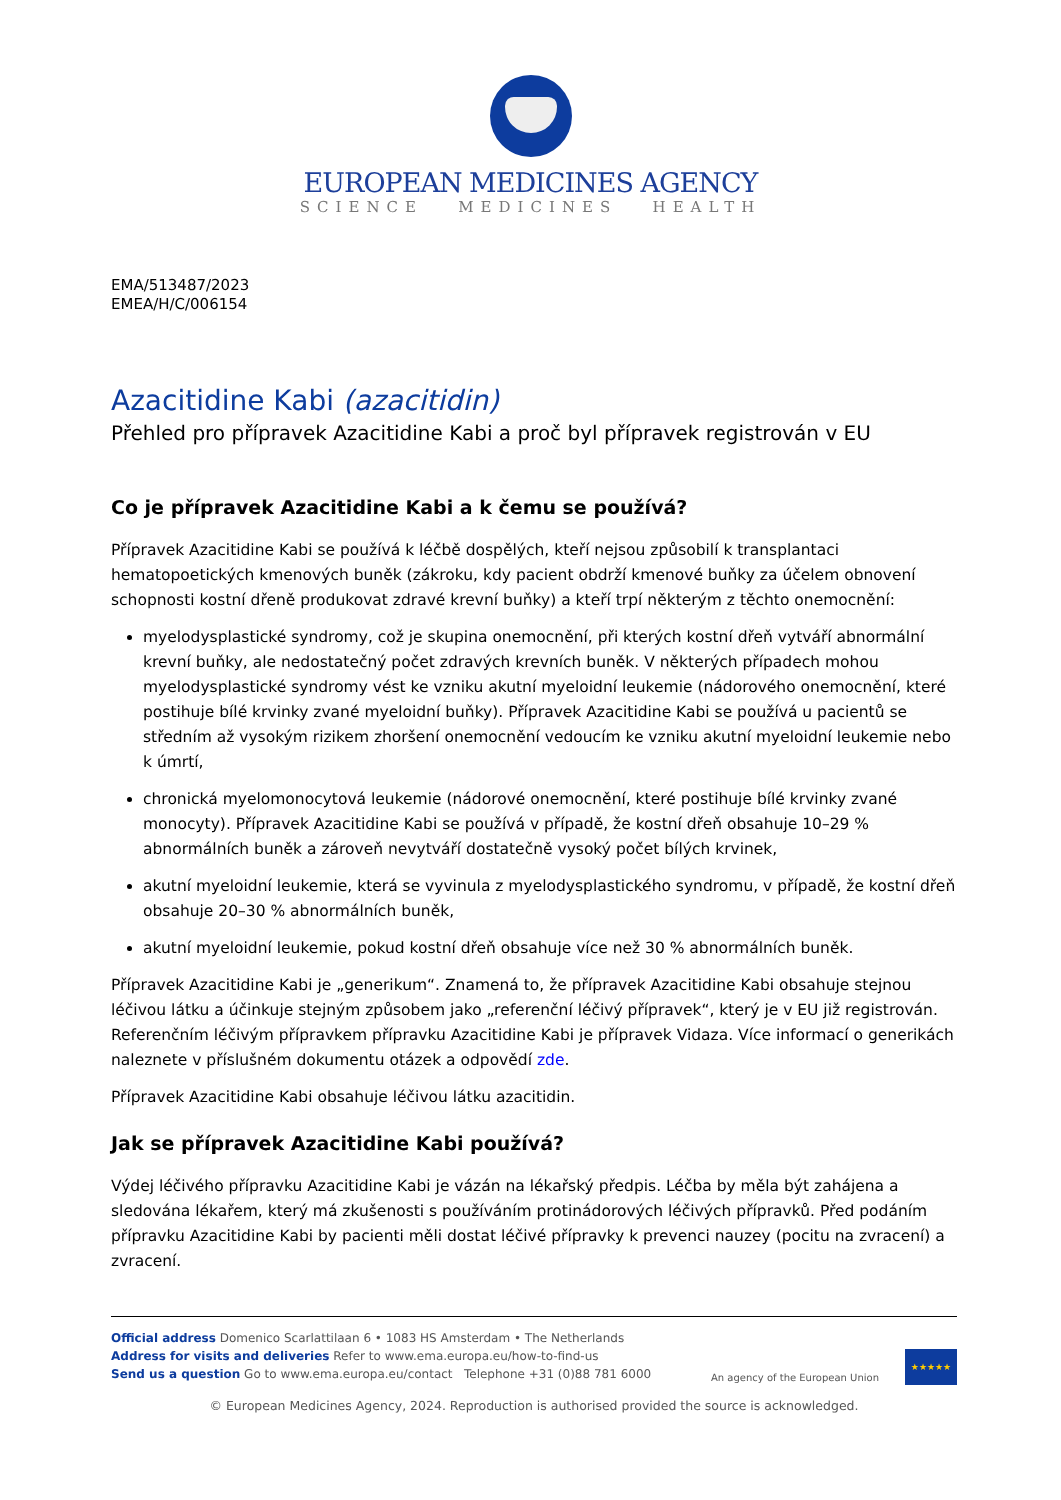EUROPEAN MEDICINES AGENCY
SCIENCE MEDICINES HEALTH
EMA/513487/2023
EMEA/H/C/006154
Azacitidine Kabi (azacitidin)
Přehled pro přípravek Azacitidine Kabi a proč byl přípravek registrován v EU
Co je přípravek Azacitidine Kabi a k čemu se používá?
Přípravek Azacitidine Kabi se používá k léčbě dospělých, kteří nejsou způsobilí k transplantaci hematopoetických kmenových buněk (zákroku, kdy pacient obdrží kmenové buňky za účelem obnovení schopnosti kostní dřeně produkovat zdravé krevní buňky) a kteří trpí některým z těchto onemocnění:
myelodysplastické syndromy, což je skupina onemocnění, při kterých kostní dřeň vytváří abnormální krevní buňky, ale nedostatečný počet zdravých krevních buněk. V některých případech mohou myelodysplastické syndromy vést ke vzniku akutní myeloidní leukemie (nádorového onemocnění, které postihuje bílé krvinky zvané myeloidní buňky). Přípravek Azacitidine Kabi se používá u pacientů se středním až vysokým rizikem zhoršení onemocnění vedoucím ke vzniku akutní myeloidní leukemie nebo k úmrtí,
chronická myelomonocytová leukemie (nádorové onemocnění, které postihuje bílé krvinky zvané monocyty). Přípravek Azacitidine Kabi se používá v případě, že kostní dřeň obsahuje 10–29 % abnormálních buněk a zároveň nevytváří dostatečně vysoký počet bílých krvinek,
akutní myeloidní leukemie, která se vyvinula z myelodysplastického syndromu, v případě, že kostní dřeň obsahuje 20–30 % abnormálních buněk,
akutní myeloidní leukemie, pokud kostní dřeň obsahuje více než 30 % abnormálních buněk.
Přípravek Azacitidine Kabi je „generikum“. Znamená to, že přípravek Azacitidine Kabi obsahuje stejnou léčivou látku a účinkuje stejným způsobem jako „referenční léčivý přípravek“, který je v EU již registrován. Referenčním léčivým přípravkem přípravku Azacitidine Kabi je přípravek Vidaza. Více informací o generikách naleznete v příslušném dokumentu otázek a odpovědí zde.
Přípravek Azacitidine Kabi obsahuje léčivou látku azacitidin.
Jak se přípravek Azacitidine Kabi používá?
Výdej léčivého přípravku Azacitidine Kabi je vázán na lékařský předpis. Léčba by měla být zahájena a sledována lékařem, který má zkušenosti s používáním protinádorových léčivých přípravků. Před podáním přípravku Azacitidine Kabi by pacienti měli dostat léčivé přípravky k prevenci nauzey (pocitu na zvracení) a zvracení.
Official address Domenico Scarlattilaan 6 • 1083 HS Amsterdam • The Netherlands
Address for visits and deliveries Refer to www.ema.europa.eu/how-to-find-us
Send us a question Go to www.ema.europa.eu/contact Telephone +31 (0)88 781 6000
An agency of the European Union
★★★★★
© European Medicines Agency, 2024. Reproduction is authorised provided the source is acknowledged.